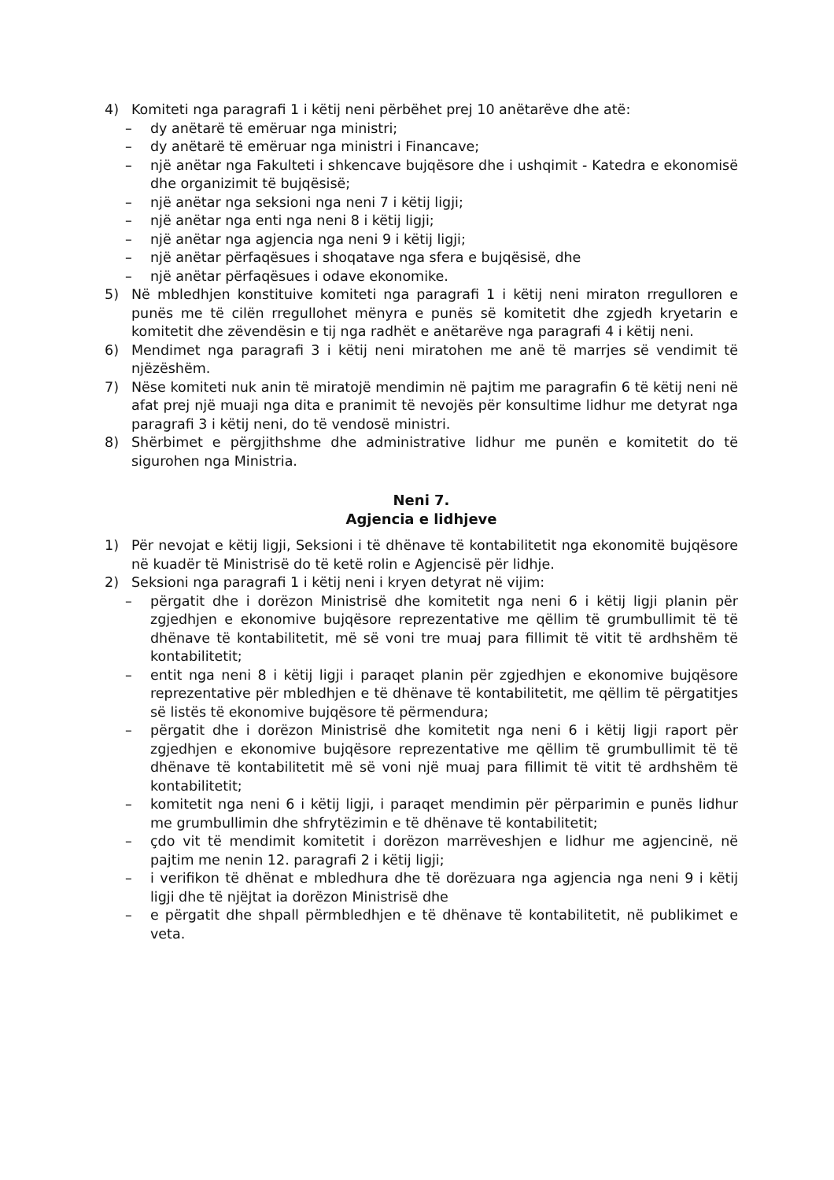4) Komiteti nga paragrafi 1 i këtij neni përbëhet prej 10 anëtarëve dhe atë:
– dy anëtarë të emëruar nga ministri;
– dy anëtarë të emëruar nga ministri i Financave;
– një anëtar nga Fakulteti i shkencave bujqësore dhe i ushqimit - Katedra e ekonomisë dhe organizimit të bujqësisë;
– një anëtar nga seksioni nga neni 7 i këtij ligji;
– një anëtar nga enti nga neni 8 i këtij ligji;
– një anëtar nga agjencia nga neni 9 i këtij ligji;
– një anëtar përfaqësues i shoqatave nga sfera e bujqësisë, dhe
– një anëtar përfaqësues i odave ekonomike.
5) Në mbledhjen konstituive komiteti nga paragrafi 1 i këtij neni miraton rregulloren e punës me të cilën rregullohet mënyra e punës së komitetit dhe zgjedh kryetarin e komitetit dhe zëvendësin e tij nga radhët e anëtarëve nga paragrafi 4 i këtij neni.
6) Mendimet nga paragrafi 3 i këtij neni miratohen me anë të marrjes së vendimit të njëzëshëm.
7) Nëse komiteti nuk anin të miratojë mendimin në pajtim me paragrafin 6 të këtij neni në afat prej një muaji nga dita e pranimit të nevojës për konsultime lidhur me detyrat nga paragrafi 3 i këtij neni, do të vendosë ministri.
8) Shërbimet e përgjithshme dhe administrative lidhur me punën e komitetit do të sigurohen nga Ministria.
Neni 7.
Agjencia e lidhjeve
1) Për nevojat e këtij ligji, Seksioni i të dhënave të kontabilitetit nga ekonomitë bujqësore në kuadër të Ministrisë do të ketë rolin e Agjencisë për lidhje.
2) Seksioni nga paragrafi 1 i këtij neni i kryen detyrat në vijim:
– përgatit dhe i dorëzon Ministrisë dhe komitetit nga neni 6 i këtij ligji planin për zgjedhjen e ekonomive bujqësore reprezentative me qëllim të grumbullimit të të dhënave të kontabilitetit, më së voni tre muaj para fillimit të vitit të ardhshëm të kontabilitetit;
– entit nga neni 8 i këtij ligji i paraqet planin për zgjedhjen e ekonomive bujqësore reprezentative për mbledhjen e të dhënave të kontabilitetit, me qëllim të përgatitjes së listës të ekonomive bujqësore të përmendura;
– përgatit dhe i dorëzon Ministrisë dhe komitetit nga neni 6 i këtij ligji raport për zgjedhjen e ekonomive bujqësore reprezentative me qëllim të grumbullimit të të dhënave të kontabilitetit më së voni një muaj para fillimit të vitit të ardhshëm të kontabilitetit;
– komitetit nga neni 6 i këtij ligji, i paraqet mendimin për përparimin e punës lidhur me grumbullimin dhe shfrytëzimin e të dhënave të kontabilitetit;
– çdo vit të mendimit komitetit i dorëzon marrëveshjen e lidhur me agjencinë, në pajtim me nenin 12. paragrafi 2 i këtij ligji;
– i verifikon të dhënat e mbledhura dhe të dorëzuara nga agjencia nga neni 9 i këtij ligji dhe të njëjtat ia dorëzon Ministrisë dhe
– e përgatit dhe shpall përmbledhjen e të dhënave të kontabilitetit, në publikimet e veta.